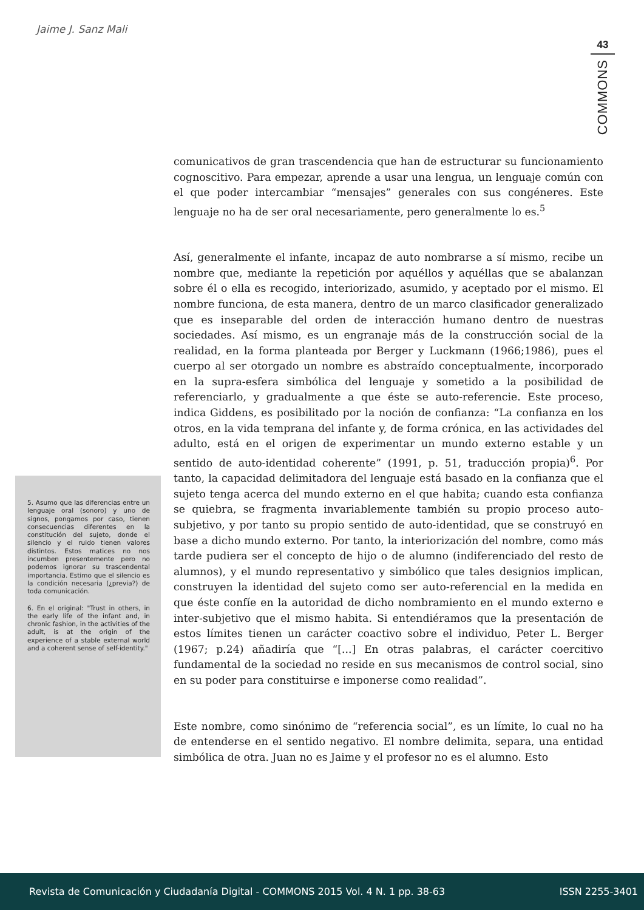Jaime J. Sanz Mali
43
COMMONS
comunicativos de gran trascendencia que han de estructurar su funcionamiento cognoscitivo. Para empezar, aprende a usar una lengua, un lenguaje común con el que poder intercambiar “mensajes” generales con sus congéneres. Este lenguaje no ha de ser oral necesariamente, pero generalmente lo es.<sup>5</sup>
Así, generalmente el infante, incapaz de auto nombrarse a sí mismo, recibe un nombre que, mediante la repetición por aquéllos y aquéllas que se abalanzan sobre él o ella es recogido, interiorizado, asumido, y aceptado por el mismo. El nombre funciona, de esta manera, dentro de un marco clasificador generalizado que es inseparable del orden de interacción humano dentro de nuestras sociedades. Así mismo, es un engranaje más de la construcción social de la realidad, en la forma planteada por Berger y Luckmann (1966;1986), pues el cuerpo al ser otorgado un nombre es abstraído conceptualmente, incorporado en la supra-esfera simbólica del lenguaje y sometido a la posibilidad de referenciarlo, y gradualmente a que éste se auto-referencie. Este proceso, indica Giddens, es posibilitado por la noción de confianza: “La confianza en los otros, en la vida temprana del infante y, de forma crónica, en las actividades del adulto, está en el origen de experimentar un mundo externo estable y un sentido de auto-identidad coherente” (1991, p. 51, traducción propia)<sup>6</sup>. Por tanto, la capacidad delimitadora del lenguaje está basado en la confianza que el sujeto tenga acerca del mundo externo en el que habita; cuando esta confianza se quiebra, se fragmenta invariablemente también su propio proceso auto-subjetivo, y por tanto su propio sentido de auto-identidad, que se construyó en base a dicho mundo externo. Por tanto, la interiorización del nombre, como más tarde pudiera ser el concepto de hijo o de alumno (indiferenciado del resto de alumnos), y el mundo representativo y simbólico que tales designios implican, construyen la identidad del sujeto como ser auto-referencial en la medida en que éste confíe en la autoridad de dicho nombramiento en el mundo externo e inter-subjetivo que el mismo habita. Si entendiéramos que la presentación de estos límites tienen un carácter coactivo sobre el individuo, Peter L. Berger (1967; p.24) añadiría que “[...] En otras palabras, el carácter coercitivo fundamental de la sociedad no reside en sus mecanismos de control social, sino en su poder para constituirse e imponerse como realidad”.
Este nombre, como sinónimo de “referencia social”, es un límite, lo cual no ha de entenderse en el sentido negativo. El nombre delimita, separa, una entidad simbólica de otra. Juan no es Jaime y el profesor no es el alumno. Esto
5. Asumo que las diferencias entre un lenguaje oral (sonoro) y uno de signos, pongamos por caso, tienen consecuencias diferentes en la constitución del sujeto, donde el silencio y el ruido tienen valores distintos. Estos matices no nos incumben presentemente pero no podemos ignorar su trascendental importancia. Estimo que el silencio es la condición necesaria (¿previa?) de toda comunicación.
6. En el original: "Trust in others, in the early life of the infant and, in chronic fashion, in the activities of the adult, is at the origin of the experience of a stable external world and a coherent sense of self-identity."
Revista de Comunicación y Ciudadanía Digital - COMMONS 2015 Vol. 4 N. 1 pp. 38-63 ISSN 2255-3401